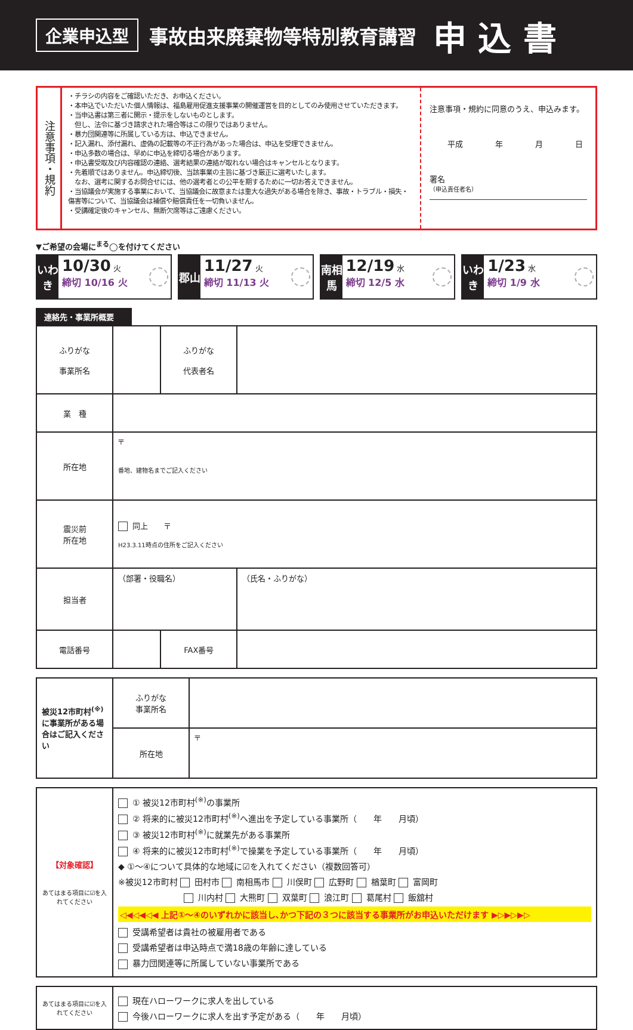企業申込型 事故由来廃棄物等特別教育講習 申 込 書
注意事項・規約
・チラシの内容をご確認いただき、お申込ください。
・本申込でいただいた個人情報は、福島雇用促進支援事業の開催運営を目的としてのみ使用させていただきます。
・当申込書は第三者に開示・提示をしないものとします。
　但し、法令に基づき請求された場合等はこの限りではありません。
・暴力団関連等に所属している方は、申込できません。
・記入漏れ、添付漏れ、虚偽の記載等の不正行為があった場合は、申込を受理できません。
・申込多数の場合は、早めに申込を締切る場合があります。
・申込書受取及び内容確認の連絡、選考結果の連絡が取れない場合はキャンセルとなります。
・先着順ではありません。申込締切後、当該事業の主旨に基づき厳正に選考いたします。
　なお、選考に関するお問合せには、他の選考者との公平を期するために一切お答えできません。
・当協議会が実施する事業において、当協議会に故意または重大な過失がある場合を除き、事故・トラブル・損失・傷害等について、当協議会は補償や賠償責任を一切負いません。
・受講確定後のキャンセル、無断欠席等はご遠慮ください。
注意事項・規約に同意のうえ、申込みます。
平成 年 月 日
署名
（申込責任者名）
▼ご希望の会場に<sup>まる</sup>◯を付けてください
いわき
10/30 火
締切 10/16 火
郡山
11/27 火
締切 11/13 火
南相馬
12/19 水
締切 12/5 水
いわき
1/23 水
締切 1/9 水
連絡先・事業所概要
| ふりがな 事業所名 | | ふりがな 代表者名 | |
| 業 種 | | | |
| 所在地 | 〒 番地、建物名までご記入ください | | |
| 震災前 所在地 | 同上 〒 H23.3.11時点の住所をご記入ください | | |
| 担当者 | （部署・役職名） | | （氏名・ふりがな） |
| 電話番号 | | FAX番号 | |
| 被災12市町村<sup>(※)</sup>に事業所がある場合はご記入ください | ふりがな 事業所名 | |
| | 所在地 | 〒 |
| 【対象確認】 あてはまる項目に☑を入れてください | ① 被災12市町村<sup>(※)</sup>の事業所 ② 将来的に被災12市町村<sup>(※)</sup>へ進出を予定している事業所（ 年 月頃） ③ 被災12市町村<sup>(※)</sup>に就業先がある事業所 ④ 将来的に被災12市町村<sup>(※)</sup>で操業を予定している事業所（ 年 月頃） ◆ ①～④について具体的な地域に☑を入れてください（複数回答可） ※被災12市町村 田村市 南相馬市 川俣町 広野町 楢葉町 富岡町 川内村 大熊町 双葉町 浪江町 葛尾村 飯舘村 ◁◀◁◀◁◀ 上記①～④のいずれかに該当し､かつ下記の３つに該当する事業所がお申込いただけます ▶▷▶▷▶▷ 受講希望者は貴社の被雇用者である 受講希望者は申込時点で満18歳の年齢に達している 暴力団関連等に所属していない事業所である |
| あてはまる項目に☑を入れてください | 現在ハローワークに求人を出している 今後ハローワークに求人を出す予定がある（ 年 月頃） |